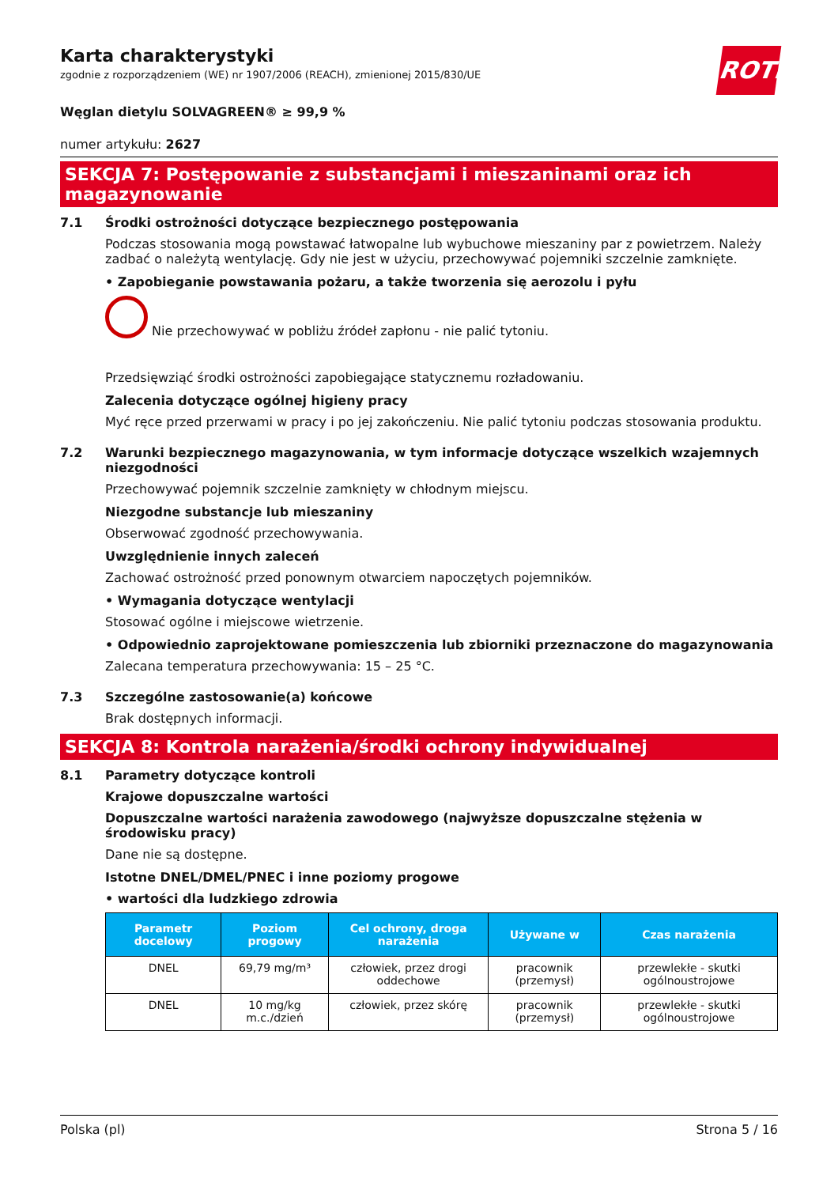ROTH
Karta charakterystyki
zgodnie z rozporządzeniem (WE) nr 1907/2006 (REACH), zmienionej 2015/830/UE
Węglan dietylu SOLVAGREEN® ≥ 99,9 %
numer artykułu: 2627
SEKCJA 7: Postępowanie z substancjami i mieszaninami oraz ich magazynowanie
7.1 Środki ostrożności dotyczące bezpiecznego postępowania
Podczas stosowania mogą powstawać łatwopalne lub wybuchowe mieszaniny par z powietrzem. Należy zadbać o należytą wentylację. Gdy nie jest w użyciu, przechowywać pojemniki szczelnie zamknięte.
• Zapobieganie powstawania pożaru, a także tworzenia się aerozolu i pyłu
Nie przechowywać w pobliżu źródeł zapłonu - nie palić tytoniu.
Przedsięwziąć środki ostrożności zapobiegające statycznemu rozładowaniu.
Zalecenia dotyczące ogólnej higieny pracy
Myć ręce przed przerwami w pracy i po jej zakończeniu. Nie palić tytoniu podczas stosowania produktu.
7.2 Warunki bezpiecznego magazynowania, w tym informacje dotyczące wszelkich wzajemnych niezgodności
Przechowywać pojemnik szczelnie zamknięty w chłodnym miejscu.
Niezgodne substancje lub mieszaniny
Obserwować zgodność przechowywania.
Uwzględnienie innych zaleceń
Zachować ostrożność przed ponownym otwarciem napoczętych pojemników.
• Wymagania dotyczące wentylacji
Stosować ogólne i miejscowe wietrzenie.
• Odpowiednio zaprojektowane pomieszczenia lub zbiorniki przeznaczone do magazynowania
Zalecana temperatura przechowywania: 15 – 25 °C.
7.3 Szczególne zastosowanie(a) końcowe
Brak dostępnych informacji.
SEKCJA 8: Kontrola narażenia/środki ochrony indywidualnej
8.1 Parametry dotyczące kontroli
Krajowe dopuszczalne wartości
Dopuszczalne wartości narażenia zawodowego (najwyższe dopuszczalne stężenia w środowisku pracy)
Dane nie są dostępne.
Istotne DNEL/DMEL/PNEC i inne poziomy progowe
• wartości dla ludzkiego zdrowia
| Parametr docelowy | Poziom progowy | Cel ochrony, droga narażenia | Używane w | Czas narażenia |
| --- | --- | --- | --- | --- |
| DNEL | 69,79 mg/m³ | człowiek, przez drogi oddechowe | pracownik (przemysł) | przewlekłe - skutki ogólnoustrojowe |
| DNEL | 10 mg/kg m.c./dzień | człowiek, przez skórę | pracownik (przemysł) | przewlekłe - skutki ogólnoustrojowe |
Polska (pl) Strona 5 / 16